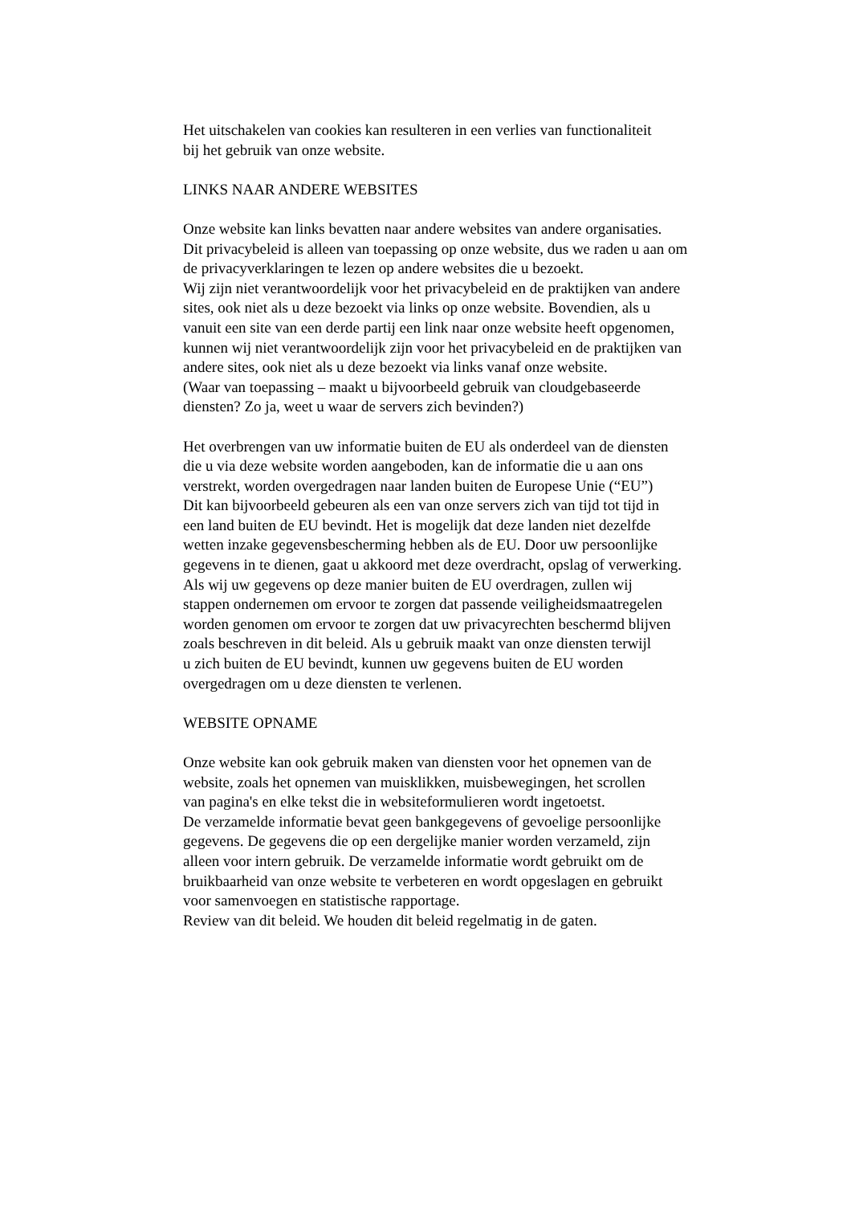Het uitschakelen van cookies kan resulteren in een verlies van functionaliteit
bij het gebruik van onze website.
LINKS NAAR ANDERE WEBSITES
Onze website kan links bevatten naar andere websites van andere organisaties.
Dit privacybeleid is alleen van toepassing op onze website, dus we raden u aan om
de privacyverklaringen te lezen op andere websites die u bezoekt.
Wij zijn niet verantwoordelijk voor het privacybeleid en de praktijken van andere
sites, ook niet als u deze bezoekt via links op onze website. Bovendien, als u
vanuit een site van een derde partij een link naar onze website heeft opgenomen,
kunnen wij niet verantwoordelijk zijn voor het privacybeleid en de praktijken van
andere sites, ook niet als u deze bezoekt via links vanaf onze website.
(Waar van toepassing – maakt u bijvoorbeeld gebruik van cloudgebaseerde
diensten? Zo ja, weet u waar de servers zich bevinden?)
Het overbrengen van uw informatie buiten de EU als onderdeel van de diensten
die u via deze website worden aangeboden, kan de informatie die u aan ons
verstrekt, worden overgedragen naar landen buiten de Europese Unie (“EU”)
Dit kan bijvoorbeeld gebeuren als een van onze servers zich van tijd tot tijd in
een land buiten de EU bevindt. Het is mogelijk dat deze landen niet dezelfde
wetten inzake gegevensbescherming hebben als de EU. Door uw persoonlijke
gegevens in te dienen, gaat u akkoord met deze overdracht, opslag of verwerking.
Als wij uw gegevens op deze manier buiten de EU overdragen, zullen wij
stappen ondernemen om ervoor te zorgen dat passende veiligheidsmaatregelen
worden genomen om ervoor te zorgen dat uw privacyrechten beschermd blijven
zoals beschreven in dit beleid. Als u gebruik maakt van onze diensten terwijl
u zich buiten de EU bevindt, kunnen uw gegevens buiten de EU worden
overgedragen om u deze diensten te verlenen.
WEBSITE OPNAME
Onze website kan ook gebruik maken van diensten voor het opnemen van de
website, zoals het opnemen van muisklikken, muisbewegingen, het scrollen
van pagina's en elke tekst die in websiteformulieren wordt ingetoetst.
De verzamelde informatie bevat geen bankgegevens of gevoelige persoonlijke
gegevens. De gegevens die op een dergelijke manier worden verzameld, zijn
alleen voor intern gebruik. De verzamelde informatie wordt gebruikt om de
bruikbaarheid van onze website te verbeteren en wordt opgeslagen en gebruikt
voor samenvoegen en statistische rapportage.
Review van dit beleid. We houden dit beleid regelmatig in de gaten.